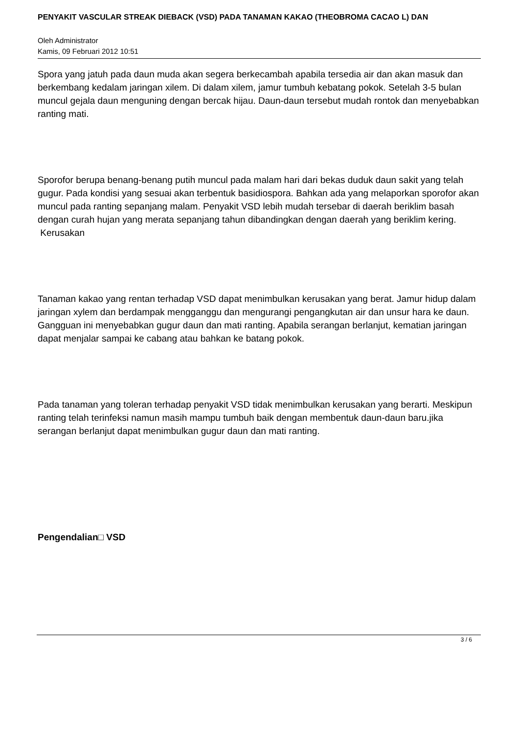PENYAKIT VASCULAR STREAK DIEBACK (VSD) PADA TANAMAN KAKAO (THEOBROMA CACAO L) DAN
Oleh Administrator
Kamis, 09 Februari 2012 10:51
Spora yang jatuh pada daun muda akan segera berkecambah apabila tersedia air dan akan masuk dan berkembang kedalam jaringan xilem. Di dalam xilem, jamur tumbuh kebatang pokok. Setelah 3-5 bulan muncul gejala daun menguning dengan bercak hijau. Daun-daun tersebut mudah rontok dan menyebabkan ranting mati.
Sporofor berupa benang-benang putih muncul pada malam hari dari bekas duduk daun sakit yang telah gugur. Pada kondisi yang sesuai akan terbentuk basidiospora. Bahkan ada yang melaporkan sporofor akan muncul pada ranting sepanjang malam. Penyakit VSD lebih mudah tersebar di daerah beriklim basah dengan curah hujan yang merata sepanjang tahun dibandingkan dengan daerah yang beriklim kering.
Kerusakan
Tanaman kakao yang rentan terhadap VSD dapat menimbulkan kerusakan yang berat. Jamur hidup dalam jaringan xylem dan berdampak mengganggu dan mengurangi pengangkutan air dan unsur hara ke daun. Gangguan ini menyebabkan gugur daun dan mati ranting. Apabila serangan berlanjut, kematian jaringan dapat menjalar sampai ke cabang atau bahkan ke batang pokok.
Pada tanaman yang toleran terhadap penyakit VSD tidak menimbulkan kerusakan yang berarti. Meskipun ranting telah terinfeksi namun masih mampu tumbuh baik dengan membentuk daun-daun baru.jika serangan berlanjut dapat menimbulkan gugur daun dan mati ranting.
Pengendalian□ VSD
3 / 6